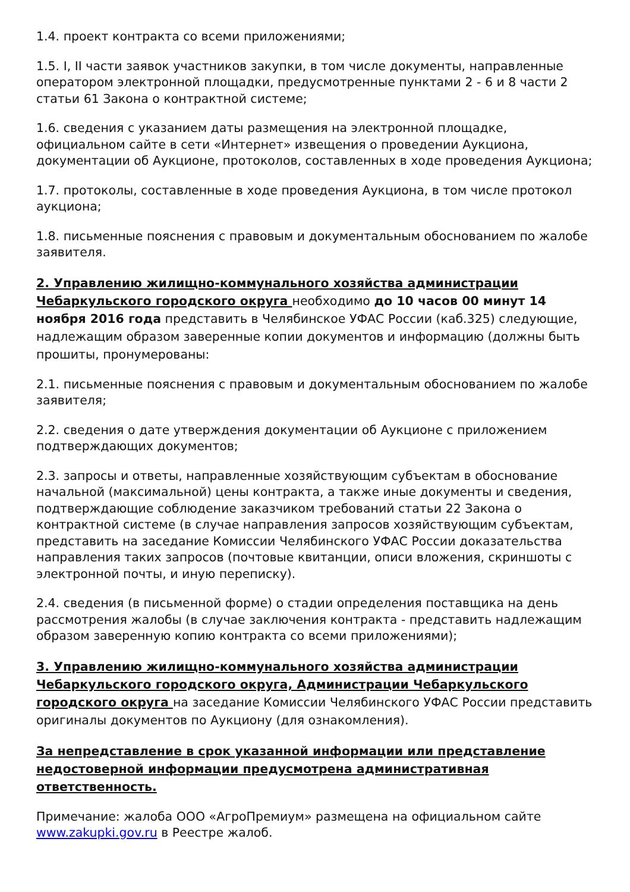1.4. проект контракта со всеми приложениями;
1.5. I, II части заявок участников закупки, в том числе документы, направленные оператором электронной площадки, предусмотренные пунктами 2 - 6 и 8 части 2 статьи 61 Закона о контрактной системе;
1.6. сведения с указанием даты размещения на электронной площадке, официальном сайте в сети «Интернет» извещения о проведении Аукциона, документации об Аукционе, протоколов, составленных в ходе проведения Аукциона;
1.7. протоколы, составленные в ходе проведения Аукциона, в том числе протокол аукциона;
1.8. письменные пояснения с правовым и документальным обоснованием по жалобе заявителя.
2. Управлению жилищно-коммунального хозяйства администрации Чебаркульского городского округа необходимо до 10 часов 00 минут 14 ноября 2016 года представить в Челябинское УФАС России (каб.325) следующие, надлежащим образом заверенные копии документов и информацию (должны быть прошиты, пронумерованы:
2.1. письменные пояснения с правовым и документальным обоснованием по жалобе заявителя;
2.2. сведения о дате утверждения документации об Аукционе с приложением подтверждающих документов;
2.3. запросы и ответы, направленные хозяйствующим субъектам в обоснование начальной (максимальной) цены контракта, а также иные документы и сведения, подтверждающие соблюдение заказчиком требований статьи 22 Закона о контрактной системе (в случае направления запросов хозяйствующим субъектам, представить на заседание Комиссии Челябинского УФАС России доказательства направления таких запросов (почтовые квитанции, описи вложения, скриншоты с электронной почты, и иную переписку).
2.4. сведения (в письменной форме) о стадии определения поставщика на день рассмотрения жалобы (в случае заключения контракта - представить надлежащим образом заверенную копию контракта со всеми приложениями);
3. Управлению жилищно-коммунального хозяйства администрации Чебаркульского городского округа, Администрации Чебаркульского городского округа на заседание Комиссии Челябинского УФАС России представить оригиналы документов по Аукциону (для ознакомления).
За непредставление в срок указанной информации или представление недостоверной информации предусмотрена административная ответственность.
Примечание: жалоба ООО «АгроПремиум» размещена на официальном сайте www.zakupki.gov.ru в Реестре жалоб.